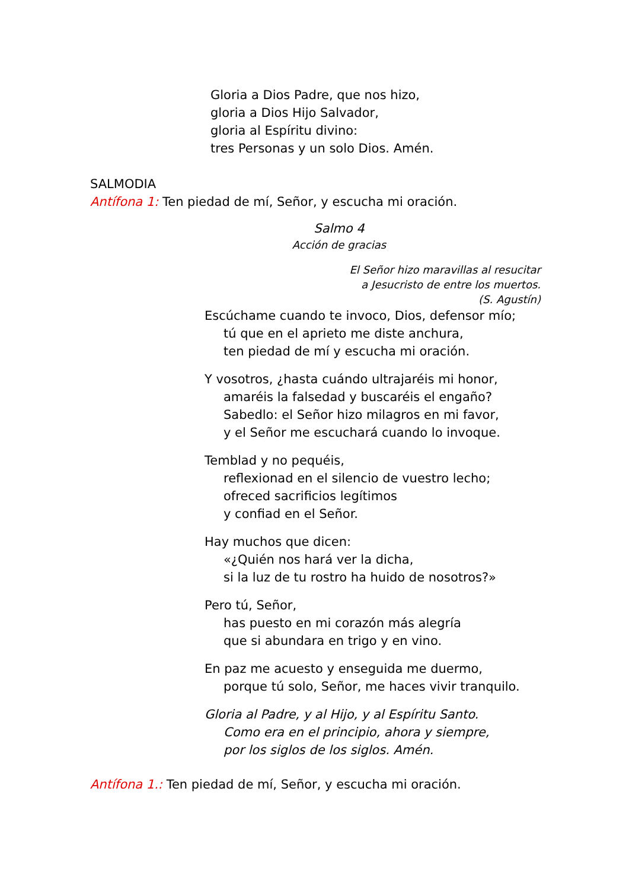Gloria a Dios Padre, que nos hizo,
gloria a Dios Hijo Salvador,
gloria al Espíritu divino:
tres Personas y un solo Dios. Amén.
SALMODIA
Antífona 1: Ten piedad de mí, Señor, y escucha mi oración.
Salmo 4
Acción de gracias
El Señor hizo maravillas al resucitar
a Jesucristo de entre los muertos.
(S. Agustín)
Escúchame cuando te invoco, Dios, defensor mío;
tú que en el aprieto me diste anchura,
ten piedad de mí y escucha mi oración.
Y vosotros, ¿hasta cuándo ultrajaréis mi honor,
amaréis la falsedad y buscaréis el engaño?
Sabedlo: el Señor hizo milagros en mi favor,
y el Señor me escuchará cuando lo invoque.
Temblad y no pequéis,
reflexionad en el silencio de vuestro lecho;
ofreced sacrificios legítimos
y confiad en el Señor.
Hay muchos que dicen:
«¿Quién nos hará ver la dicha,
si la luz de tu rostro ha huido de nosotros?»
Pero tú, Señor,
has puesto en mi corazón más alegría
que si abundara en trigo y en vino.
En paz me acuesto y enseguida me duermo,
porque tú solo, Señor, me haces vivir tranquilo.
Gloria al Padre, y al Hijo, y al Espíritu Santo.
Como era en el principio, ahora y siempre,
por los siglos de los siglos. Amén.
Antífona 1.: Ten piedad de mí, Señor, y escucha mi oración.